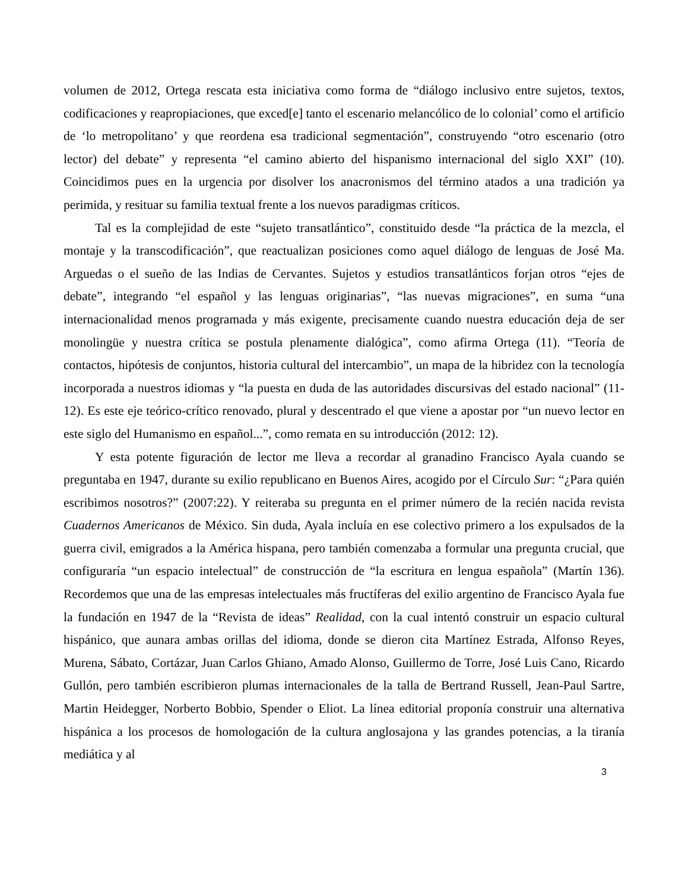volumen de 2012, Ortega rescata esta iniciativa como forma de “diálogo inclusivo entre sujetos, textos, codificaciones y reapropiaciones, que exced[e] tanto el escenario melancólico de lo colonial’ como el artificio de ‘lo metropolitano’ y que reordena esa tradicional segmentación”, construyendo “otro escenario (otro lector) del debate” y representa “el camino abierto del hispanismo internacional del siglo XXI” (10). Coincidimos pues en la urgencia por disolver los anacronismos del término atados a una tradición ya perimida, y resituar su familia textual frente a los nuevos paradigmas críticos.
Tal es la complejidad de este “sujeto transatlántico”, constituido desde “la práctica de la mezcla, el montaje y la transcodificación”, que reactualizan posiciones como aquel diálogo de lenguas de José Ma. Arguedas o el sueño de las Indias de Cervantes. Sujetos y estudios transatlánticos forjan otros “ejes de debate”, integrando “el español y las lenguas originarias”, “las nuevas migraciones”, en suma “una internacionalidad menos programada y más exigente, precisamente cuando nuestra educación deja de ser monolingüe y nuestra crítica se postula plenamente dialógica”, como afirma Ortega (11). “Teoría de contactos, hipótesis de conjuntos, historia cultural del intercambio”, un mapa de la hibridez con la tecnología incorporada a nuestros idiomas y “la puesta en duda de las autoridades discursivas del estado nacional” (11-12). Es este eje teórico-crítico renovado, plural y descentrado el que viene a apostar por “un nuevo lector en este siglo del Humanismo en español...”, como remata en su introducción (2012: 12).
Y esta potente figuración de lector me lleva a recordar al granadino Francisco Ayala cuando se preguntaba en 1947, durante su exilio republicano en Buenos Aires, acogido por el Círculo Sur: “¿Para quién escribimos nosotros?” (2007:22). Y reiteraba su pregunta en el primer número de la recién nacida revista Cuadernos Americanos de México. Sin duda, Ayala incluía en ese colectivo primero a los expulsados de la guerra civil, emigrados a la América hispana, pero también comenzaba a formular una pregunta crucial, que configuraría “un espacio intelectual” de construcción de “la escritura en lengua española” (Martín 136). Recordemos que una de las empresas intelectuales más fructíferas del exilio argentino de Francisco Ayala fue la fundación en 1947 de la “Revista de ideas” Realidad, con la cual intentó construir un espacio cultural hispánico, que aunara ambas orillas del idioma, donde se dieron cita Martínez Estrada, Alfonso Reyes, Murena, Sábato, Cortázar, Juan Carlos Ghiano, Amado Alonso, Guillermo de Torre, José Luis Cano, Ricardo Gullón, pero también escribieron plumas internacionales de la talla de Bertrand Russell, Jean-Paul Sartre, Martin Heidegger, Norberto Bobbio, Spender o Eliot. La línea editorial proponía construir una alternativa hispánica a los procesos de homologación de la cultura anglosajona y las grandes potencias, a la tiranía mediática y al
3